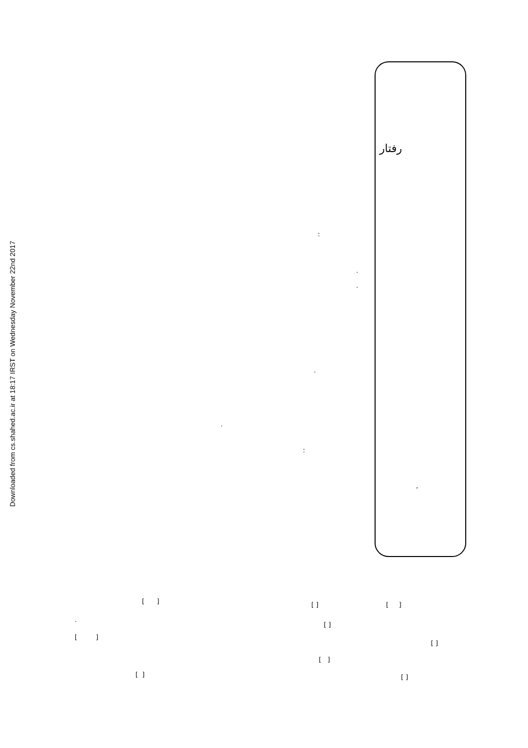Downloaded from cs.shahed.ac.ir at 18:17 IRST on Wednesday November 22nd 2017
رفتار
:
.
.
.
.
:
-
[ ] [ ] [ ]
.
[ ]
[ ]
[ ]
[ ]
[ ] [ ]